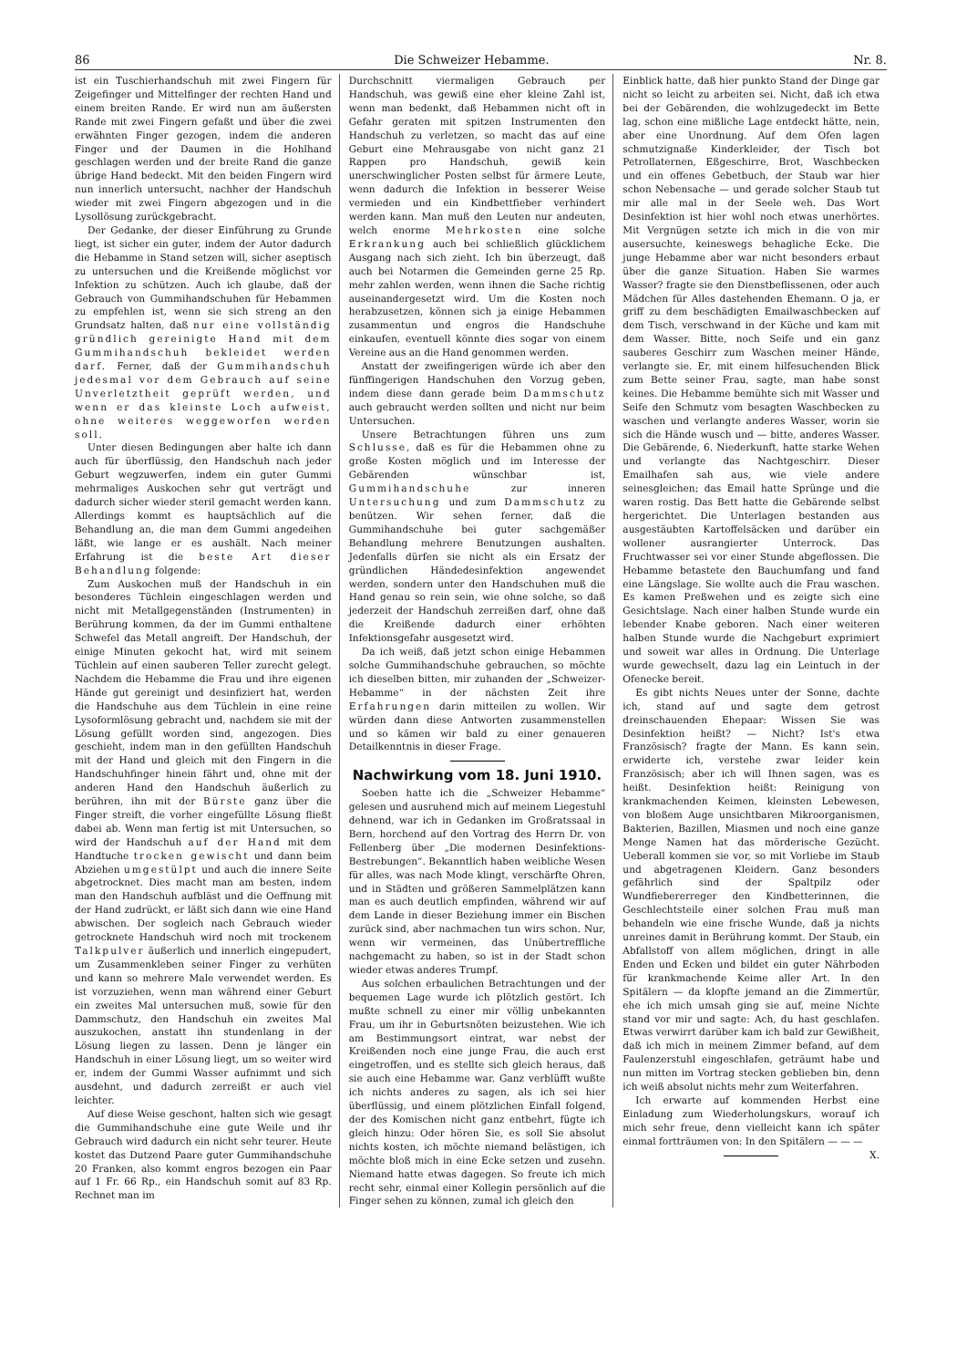86 Die Schweizer Hebamme. Nr. 8.
ist ein Tuschierhandschuh mit zwei Fingern für Zeigefinger und Mittelfinger der rechten Hand und einem breiten Rande. Er wird nun am äußersten Rande mit zwei Fingern gefaßt und über die zwei erwähnten Finger gezogen, indem die anderen Finger und der Daumen in die Hohlhand geschlagen werden und der breite Rand die ganze übrige Hand bedeckt. Mit den beiden Fingern wird nun innerlich untersucht, nachher der Handschuh wieder mit zwei Fingern abgezogen und in die Lysollösung zurückgebracht.
Der Gedanke, der dieser Einführung zu Grunde liegt, ist sicher ein guter, indem der Autor dadurch die Hebamme in Stand setzen will, sicher aseptisch zu untersuchen und die Kreißende möglichst vor Infektion zu schützen. Auch ich glaube, daß der Gebrauch von Gummihandschuhen für Hebammen zu empfehlen ist, wenn sie sich streng an den Grundsatz halten, daß nur eine vollständig gründlich gereinigte Hand mit dem Gummihandschuh bekleidet werden darf. Ferner, daß der Gummihandschuh jedesmal vor dem Gebrauch auf seine Unverletztheit geprüft werden, und wenn er das kleinste Loch aufweist, ohne weiteres weggeworfen werden soll.
Unter diesen Bedingungen aber halte ich dann auch für überflüssig, den Handschuh nach jeder Geburt wegzuwerfen, indem ein guter Gummi mehrmaliges Auskochen sehr gut verträgt und dadurch sicher wieder steril gemacht werden kann. Allerdings kommt es hauptsächlich auf die Behandlung an, die man dem Gummi angedeihen läßt, wie lange er es aushält. Nach meiner Erfahrung ist die beste Art dieser Behandlung folgende:
Zum Auskochen muß der Handschuh in ein besonderes Tüchlein eingeschlagen werden und nicht mit Metallgegenständen (Instrumenten) in Berührung kommen, da der im Gummi enthaltene Schwefel das Metall angreift. Der Handschuh, der einige Minuten gekocht hat, wird mit seinem Tüchlein auf einen sauberen Teller zurecht gelegt. Nachdem die Hebamme die Frau und ihre eigenen Hände gut gereinigt und desinfiziert hat, werden die Handschuhe aus dem Tüchlein in eine reine Lysoformlösung gebracht und, nachdem sie mit der Lösung gefüllt worden sind, angezogen. Dies geschieht, indem man in den gefüllten Handschuh mit der Hand und gleich mit den Fingern in die Handschuhfinger hinein fährt und, ohne mit der anderen Hand den Handschuh äußerlich zu berühren, ihn mit der Bürste ganz über die Finger streift, die vorher eingefüllte Lösung fließt dabei ab. Wenn man fertig ist mit Untersuchen, so wird der Handschuh auf der Hand mit dem Handtuche trocken gewischt und dann beim Abziehen umgestülpt und auch die innere Seite abgetrocknet. Dies macht man am besten, indem man den Handschuh aufbläst und die Oeffnung mit der Hand zudrückt, er läßt sich dann wie eine Hand abwischen. Der sogleich nach Gebrauch wieder getrocknete Handschuh wird noch mit trockenem Talkpulver äußerlich und innerlich eingepudert, um Zusammenkleben seiner Finger zu verhüten und kann so mehrere Male verwendet werden. Es ist vorzuziehen, wenn man während einer Geburt ein zweites Mal untersuchen muß, sowie für den Dammschutz, den Handschuh ein zweites Mal auszukochen, anstatt ihn stundenlang in der Lösung liegen zu lassen. Denn je länger ein Handschuh in einer Lösung liegt, um so weiter wird er, indem der Gummi Wasser aufnimmt und sich ausdehnt, und dadurch zerreißt er auch viel leichter.
Auf diese Weise geschont, halten sich wie gesagt die Gummihandschuhe eine gute Weile und ihr Gebrauch wird dadurch ein nicht sehr teurer. Heute kostet das Dutzend Paare guter Gummihandschuhe 20 Franken, also kommt engros bezogen ein Paar auf 1 Fr. 66 Rp., ein Handschuh somit auf 83 Rp. Rechnet man im
Durchschnitt viermaligen Gebrauch per Handschuh, was gewiß eine eher kleine Zahl ist, wenn man bedenkt, daß Hebammen nicht oft in Gefahr geraten mit spitzen Instrumenten den Handschuh zu verletzen, so macht das auf eine Geburt eine Mehrausgabe von nicht ganz 21 Rappen pro Handschuh, gewiß kein unerschwinglicher Posten selbst für ärmere Leute, wenn dadurch die Infektion in besserer Weise vermieden und ein Kindbettfieber verhindert werden kann. Man muß den Leuten nur andeuten, welch enorme Mehrkosten eine solche Erkrankung auch bei schließlich glücklichem Ausgang nach sich zieht. Ich bin überzeugt, daß auch bei Notarmen die Gemeinden gerne 25 Rp. mehr zahlen werden, wenn ihnen die Sache richtig auseinandergesetzt wird. Um die Kosten noch herabzusetzen, können sich ja einige Hebammen zusammentun und engros die Handschuhe einkaufen, eventuell könnte dies sogar von einem Vereine aus an die Hand genommen werden.
Anstatt der zweifingerigen würde ich aber den fünffingerigen Handschuhen den Vorzug geben, indem diese dann gerade beim Dammschutz auch gebraucht werden sollten und nicht nur beim Untersuchen.
Unsere Betrachtungen führen uns zum Schlusse, daß es für die Hebammen ohne zu große Kosten möglich und im Interesse der Gebärenden wünschbar ist, Gummihandschuhe zur inneren Untersuchung und zum Dammschutz zu benützen. Wir sehen ferner, daß die Gummihandschuhe bei guter sachgemäßer Behandlung mehrere Benutzungen aushalten. Jedenfalls dürfen sie nicht als ein Ersatz der gründlichen Händedesinfektion angewendet werden, sondern unter den Handschuhen muß die Hand genau so rein sein, wie ohne solche, so daß jederzeit der Handschuh zerreißen darf, ohne daß die Kreißende dadurch einer erhöhten Infektionsgefahr ausgesetzt wird.
Da ich weiß, daß jetzt schon einige Hebammen solche Gummihandschuhe gebrauchen, so möchte ich dieselben bitten, mir zuhanden der „Schweizer-Hebamme“ in der nächsten Zeit ihre Erfahrungen darin mitteilen zu wollen. Wir würden dann diese Antworten zusammenstellen und so kämen wir bald zu einer genaueren Detailkenntnis in dieser Frage.
Nachwirkung vom 18. Juni 1910.
Soeben hatte ich die „Schweizer Hebamme“ gelesen und ausruhend mich auf meinem Liegestuhl dehnend, war ich in Gedanken im Großratssaal in Bern, horchend auf den Vortrag des Herrn Dr. von Fellenberg über „Die modernen Desinfektions-Bestrebungen“. Bekanntlich haben weibliche Wesen für alles, was nach Mode klingt, verschärfte Ohren, und in Städten und größeren Sammelplätzen kann man es auch deutlich empfinden, während wir auf dem Lande in dieser Beziehung immer ein Bischen zurück sind, aber nachmachen tun wirs schon. Nur, wenn wir vermeinen, das Unübertreffliche nachgemacht zu haben, so ist in der Stadt schon wieder etwas anderes Trumpf.
Aus solchen erbaulichen Betrachtungen und der bequemen Lage wurde ich plötzlich gestört. Ich mußte schnell zu einer mir völlig unbekannten Frau, um ihr in Geburtsnöten beizustehen. Wie ich am Bestimmungsort eintrat, war nebst der Kreißenden noch eine junge Frau, die auch erst eingetroffen, und es stellte sich gleich heraus, daß sie auch eine Hebamme war. Ganz verblüfft wußte ich nichts anderes zu sagen, als ich sei hier überflüssig, und einem plötzlichen Einfall folgend, der des Komischen nicht ganz entbehrt, fügte ich gleich hinzu: Oder hören Sie, es soll Sie absolut nichts kosten, ich möchte niemand belästigen, ich möchte bloß mich in eine Ecke setzen und zusehn. Niemand hatte etwas dagegen. So freute ich mich recht sehr, einmal einer Kollegin persönlich auf die Finger sehen zu können, zumal ich gleich den
Einblick hatte, daß hier punkto Stand der Dinge gar nicht so leicht zu arbeiten sei. Nicht, daß ich etwa bei der Gebärenden, die wohlzugedeckt im Bette lag, schon eine mißliche Lage entdeckt hätte, nein, aber eine Unordnung. Auf dem Ofen lagen schmutzignaße Kinderkleider, der Tisch bot Petrollaternen, Eßgeschirre, Brot, Waschbecken und ein offenes Gebetbuch, der Staub war hier schon Nebensache — und gerade solcher Staub tut mir alle mal in der Seele weh. Das Wort Desinfektion ist hier wohl noch etwas unerhörtes. Mit Vergnügen setzte ich mich in die von mir ausersuchte, keineswegs behagliche Ecke. Die junge Hebamme aber war nicht besonders erbaut über die ganze Situation. Haben Sie warmes Wasser? fragte sie den Dienstbeflissenen, oder auch Mädchen für Alles dastehenden Ehemann. O ja, er griff zu dem beschädigten Emailwaschbecken auf dem Tisch, verschwand in der Küche und kam mit dem Wasser. Bitte, noch Seife und ein ganz sauberes Geschirr zum Waschen meiner Hände, verlangte sie. Er, mit einem hilfesuchenden Blick zum Bette seiner Frau, sagte, man habe sonst keines. Die Hebamme bemühte sich mit Wasser und Seife den Schmutz vom besagten Waschbecken zu waschen und verlangte anderes Wasser, worin sie sich die Hände wusch und — bitte, anderes Wasser. Die Gebärende, 6. Niederkunft, hatte starke Wehen und verlangte das Nachtgeschirr. Dieser Emailhafen sah aus, wie viele andere seinesgleichen; das Email hatte Sprünge und die waren rostig. Das Bett hatte die Gebärende selbst hergerichtet. Die Unterlagen bestanden aus ausgestäubten Kartoffelsäcken und darüber ein wollener ausrangierter Unterrock. Das Fruchtwasser sei vor einer Stunde abgeflossen. Die Hebamme betastete den Bauchumfang und fand eine Längslage. Sie wollte auch die Frau waschen. Es kamen Preßwehen und es zeigte sich eine Gesichtslage. Nach einer halben Stunde wurde ein lebender Knabe geboren. Nach einer weiteren halben Stunde wurde die Nachgeburt exprimiert und soweit war alles in Ordnung. Die Unterlage wurde gewechselt, dazu lag ein Leintuch in der Ofenecke bereit.
Es gibt nichts Neues unter der Sonne, dachte ich, stand auf und sagte dem getrost dreinschauenden Ehepaar: Wissen Sie was Desinfektion heißt? — Nicht? Ist's etwa Französisch? fragte der Mann. Es kann sein, erwiderte ich, verstehe zwar leider kein Französisch; aber ich will Ihnen sagen, was es heißt. Desinfektion heißt: Reinigung von krankmachenden Keimen, kleinsten Lebewesen, von bloßem Auge unsichtbaren Mikroorganismen, Bakterien, Bazillen, Miasmen und noch eine ganze Menge Namen hat das mörderische Gezücht. Ueberall kommen sie vor, so mit Vorliebe im Staub und abgetragenen Kleidern. Ganz besonders gefährlich sind der Spaltpilz oder Wundfiebererreger den Kindbetterinnen, die Geschlechtsteile einer solchen Frau muß man behandeln wie eine frische Wunde, daß ja nichts unreines damit in Berührung kommt. Der Staub, ein Abfallstoff von allem möglichen, dringt in alle Enden und Ecken und bildet ein guter Nährboden für krankmachende Keime aller Art. In den Spitälern — da klopfte jemand an die Zimmertür, ehe ich mich umsah ging sie auf, meine Nichte stand vor mir und sagte: Ach, du hast geschlafen. Etwas verwirrt darüber kam ich bald zur Gewißheit, daß ich mich in meinem Zimmer befand, auf dem Faulenzerstuhl eingeschlafen, geträumt habe und nun mitten im Vortrag stecken geblieben bin, denn ich weiß absolut nichts mehr zum Weiterfahren.
Ich erwarte auf kommenden Herbst eine Einladung zum Wiederholungskurs, worauf ich mich sehr freue, denn vielleicht kann ich später einmal fortträumen von: In den Spitälern — — — X.